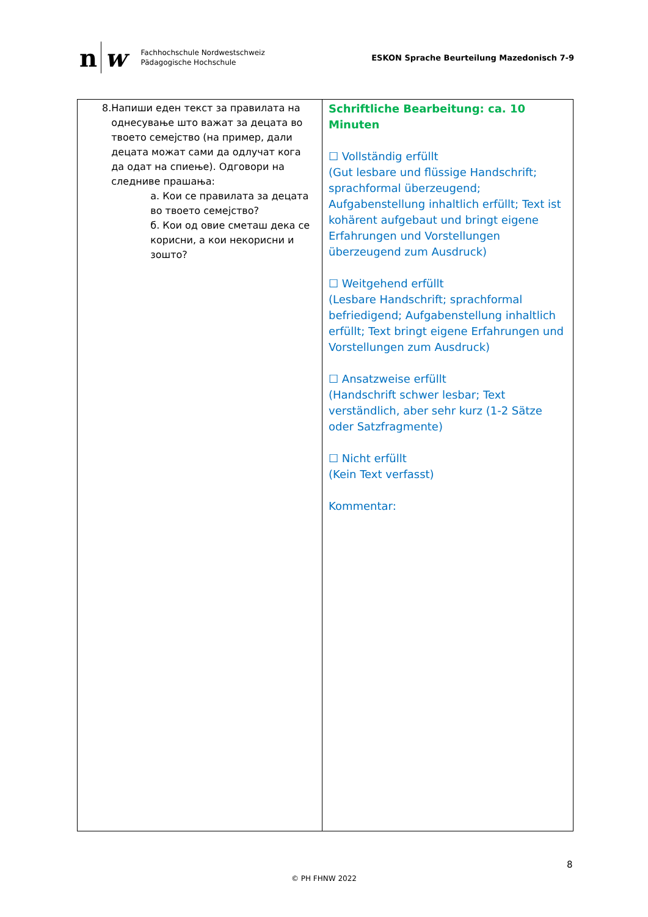n w
Fachhochschule Nordwestschweiz
Pädagogische Hochschule
ESKON Sprache Beurteilung Mazedonisch 7-9
| 8. Напиши еден текст за правилата на однесување што важат за децата во твоето семејство (на пример, дали децата можат сами да одлучат кога да одат на спиење). Одговори на следниве прашања: а. Кои се правилата за децата во твоето семејство? б. Кои од овие сметаш дека се корисни, а кои некорисни и зошто? | Schriftliche Bearbeitung: ca. 10 Minuten ☐ Vollständig erfüllt (Gut lesbare und flüssige Handschrift; sprachformal überzeugend; Aufgabenstellung inhaltlich erfüllt; Text ist kohärent aufgebaut und bringt eigene Erfahrungen und Vorstellungen überzeugend zum Ausdruck) ☐ Weitgehend erfüllt (Lesbare Handschrift; sprachformal befriedigend; Aufgabenstellung inhaltlich erfüllt; Text bringt eigene Erfahrungen und Vorstellungen zum Ausdruck) ☐ Ansatzweise erfüllt (Handschrift schwer lesbar; Text verständlich, aber sehr kurz (1-2 Sätze oder Satzfragmente) ☐ Nicht erfüllt (Kein Text verfasst) Kommentar: |
8
© PH FHNW 2022